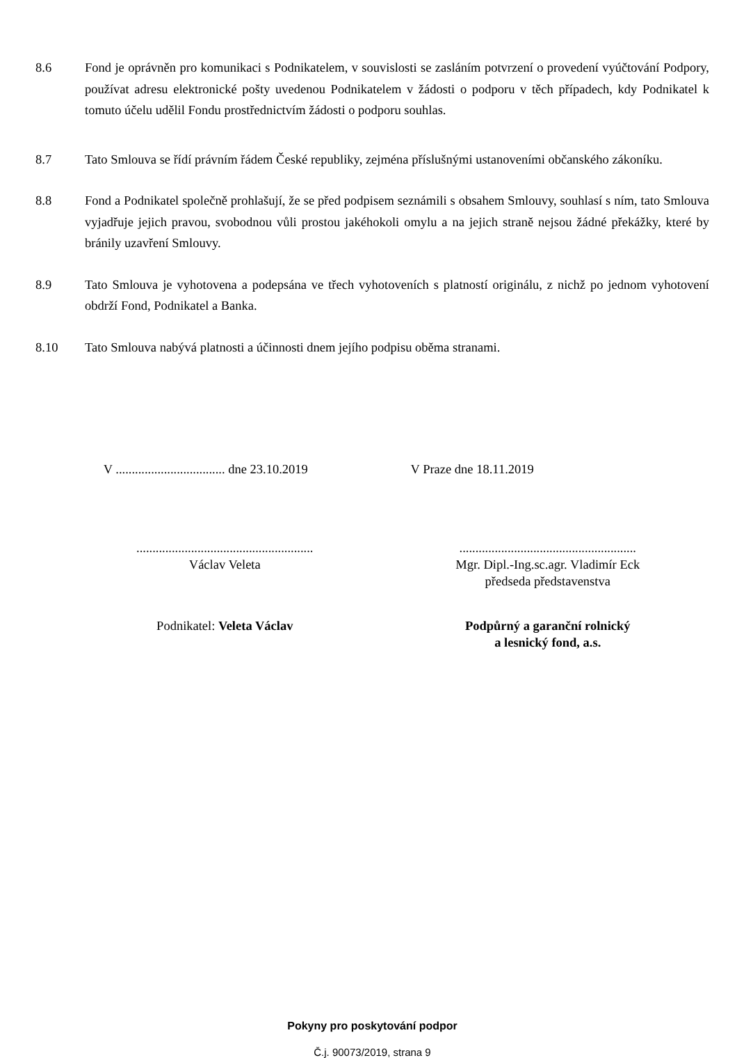8.6 Fond je oprávněn pro komunikaci s Podnikatelem, v souvislosti se zasláním potvrzení o provedení vyúčtování Podpory, používat adresu elektronické pošty uvedenou Podnikatelem v žádosti o podporu v těch případech, kdy Podnikatel k tomuto účelu udělil Fondu prostřednictvím žádosti o podporu souhlas.
8.7 Tato Smlouva se řídí právním řádem České republiky, zejména příslušnými ustanoveními občanského zákoníku.
8.8 Fond a Podnikatel společně prohlašují, že se před podpisem seznámili s obsahem Smlouvy, souhlasí s ním, tato Smlouva vyjadřuje jejich pravou, svobodnou vůli prostou jakéhokoli omylu a na jejich straně nejsou žádné překážky, které by bránily uzavření Smlouvy.
8.9 Tato Smlouva je vyhotovena a podepsána ve třech vyhotoveních s platností originálu, z nichž po jednom vyhotovení obdrží Fond, Podnikatel a Banka.
8.10 Tato Smlouva nabývá platnosti a účinnosti dnem jejího podpisu oběma stranami.
V .................................. dne 23.10.2019
V Praze dne 18.11.2019
.......................................................
Václav Veleta
.......................................................
Mgr. Dipl.-Ing.sc.agr. Vladimír Eck
předseda představenstva
Podnikatel: Veleta Václav Podpůrný a garanční rolnický
a lesnický fond, a.s.
Pokyny pro poskytování podpor
Č.j. 90073/2019, strana 9